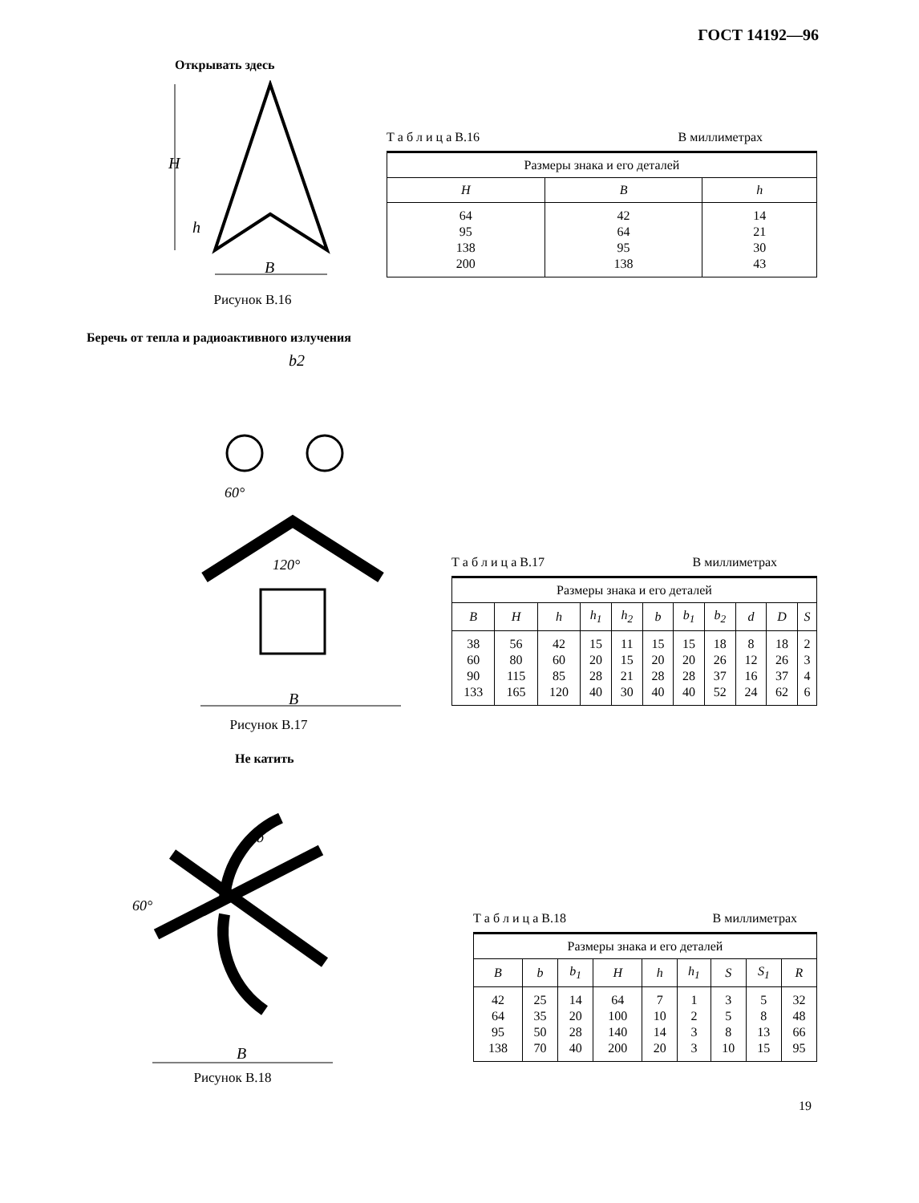ГОСТ 14192—96
Открывать здесь
B
H
h
Рисунок В.16
Т а б л и ц а В.16 В миллиметрах
| Размеры знака и его деталей | | |
| H | B | h |
| 64 95 138 200 | 42 64 95 138 | 14 21 30 43 |
Беречь от тепла и радиоактивного излучения
B
b2
120°
60°
Рисунок В.17
Т а б л и ц а В.17 В миллиметрах
| Размеры знака и его деталей | | | | | | | | | | |
| B | H | h | h<sub>1</sub> | h<sub>2</sub> | b | b<sub>1</sub> | b<sub>2</sub> | d | D | S |
| 38 60 90 133 | 56 80 115 165 | 42 60 85 120 | 15 20 28 40 | 11 15 21 30 | 15 20 28 40 | 15 20 28 40 | 18 26 37 52 | 8 12 16 24 | 18 26 37 62 | 2 3 4 6 |
Не катить
B
60°
b
Рисунок В.18
Т а б л и ц а В.18 В миллиметрах
| Размеры знака и его деталей | | | | | | | | |
| B | b | b<sub>1</sub> | H | h | h<sub>1</sub> | S | S<sub>1</sub> | R |
| 42 64 95 138 | 25 35 50 70 | 14 20 28 40 | 64 100 140 200 | 7 10 14 20 | 1 2 3 3 | 3 5 8 10 | 5 8 13 15 | 32 48 66 95 |
19